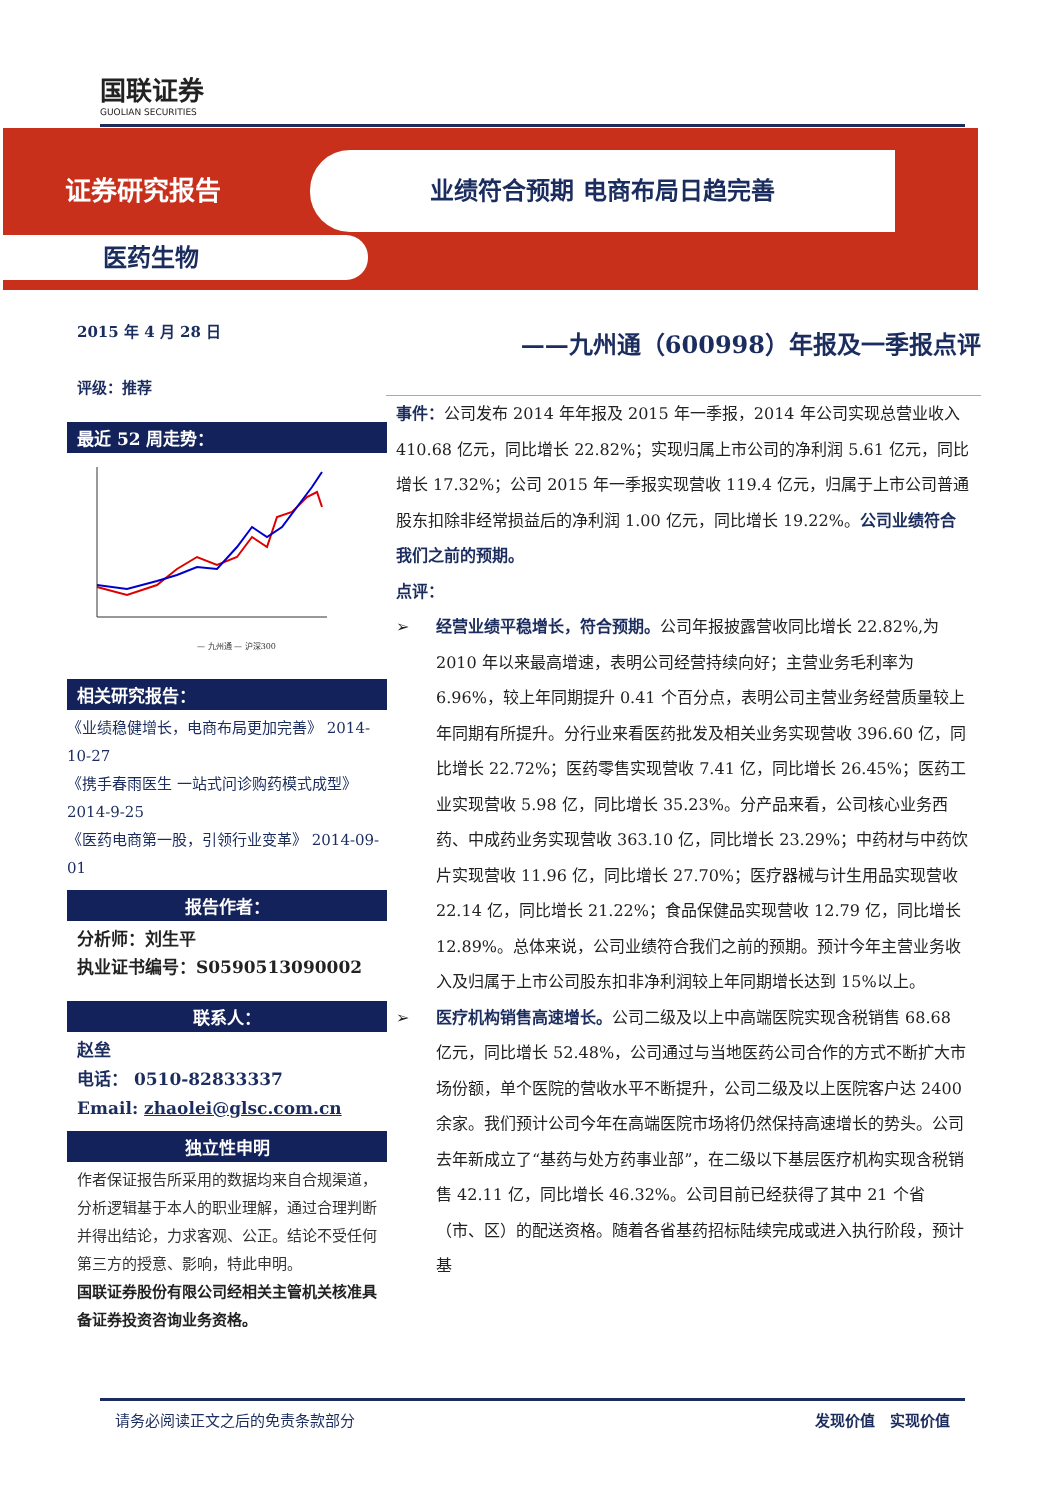国联证券
GUOLIAN SECURITIES
证券研究报告
业绩符合预期 电商布局日趋完善
医药生物
2015 年 4 月 28 日
评级：推荐
最近 52 周走势：
— 九州通 — 沪深300
相关研究报告：
《业绩稳健增长，电商布局更加完善》 2014-10-27
《携手春雨医生 一站式问诊购药模式成型》2014-9-25
《医药电商第一股，引领行业变革》 2014-09-01
报告作者：
分析师：刘生平
执业证书编号：S0590513090002
联系人：
赵垒
电话： 0510-82833337
Email: zhaolei@glsc.com.cn
独立性申明
作者保证报告所采用的数据均来自合规渠道，分析逻辑基于本人的职业理解，通过合理判断并得出结论，力求客观、公正。结论不受任何第三方的授意、影响，特此申明。
国联证券股份有限公司经相关主管机关核准具备证券投资咨询业务资格。
——九州通（600998）年报及一季报点评
事件：公司发布 2014 年年报及 2015 年一季报，2014 年公司实现总营业收入 410.68 亿元，同比增长 22.82%；实现归属上市公司的净利润 5.61 亿元，同比增长 17.32%；公司 2015 年一季报实现营收 119.4 亿元，归属于上市公司普通股东扣除非经常损益后的净利润 1.00 亿元，同比增长 19.22%。公司业绩符合我们之前的预期。
点评：
➢ 经营业绩平稳增长，符合预期。公司年报披露营收同比增长 22.82%,为 2010 年以来最高增速，表明公司经营持续向好；主营业务毛利率为 6.96%，较上年同期提升 0.41 个百分点，表明公司主营业务经营质量较上年同期有所提升。分行业来看医药批发及相关业务实现营收 396.60 亿，同比增长 22.72%；医药零售实现营收 7.41 亿，同比增长 26.45%；医药工业实现营收 5.98 亿，同比增长 35.23%。分产品来看，公司核心业务西药、中成药业务实现营收 363.10 亿，同比增长 23.29%；中药材与中药饮片实现营收 11.96 亿，同比增长 27.70%；医疗器械与计生用品实现营收 22.14 亿，同比增长 21.22%；食品保健品实现营收 12.79 亿，同比增长 12.89%。总体来说，公司业绩符合我们之前的预期。预计今年主营业务收入及归属于上市公司股东扣非净利润较上年同期增长达到 15%以上。
➢ 医疗机构销售高速增长。公司二级及以上中高端医院实现含税销售 68.68 亿元，同比增长 52.48%，公司通过与当地医药公司合作的方式不断扩大市场份额，单个医院的营收水平不断提升，公司二级及以上医院客户达 2400 余家。我们预计公司今年在高端医院市场将仍然保持高速增长的势头。公司去年新成立了“基药与处方药事业部”，在二级以下基层医疗机构实现含税销售 42.11 亿，同比增长 46.32%。公司目前已经获得了其中 21 个省（市、区）的配送资格。随着各省基药招标陆续完成或进入执行阶段，预计基
请务必阅读正文之后的免责条款部分 发现价值　实现价值